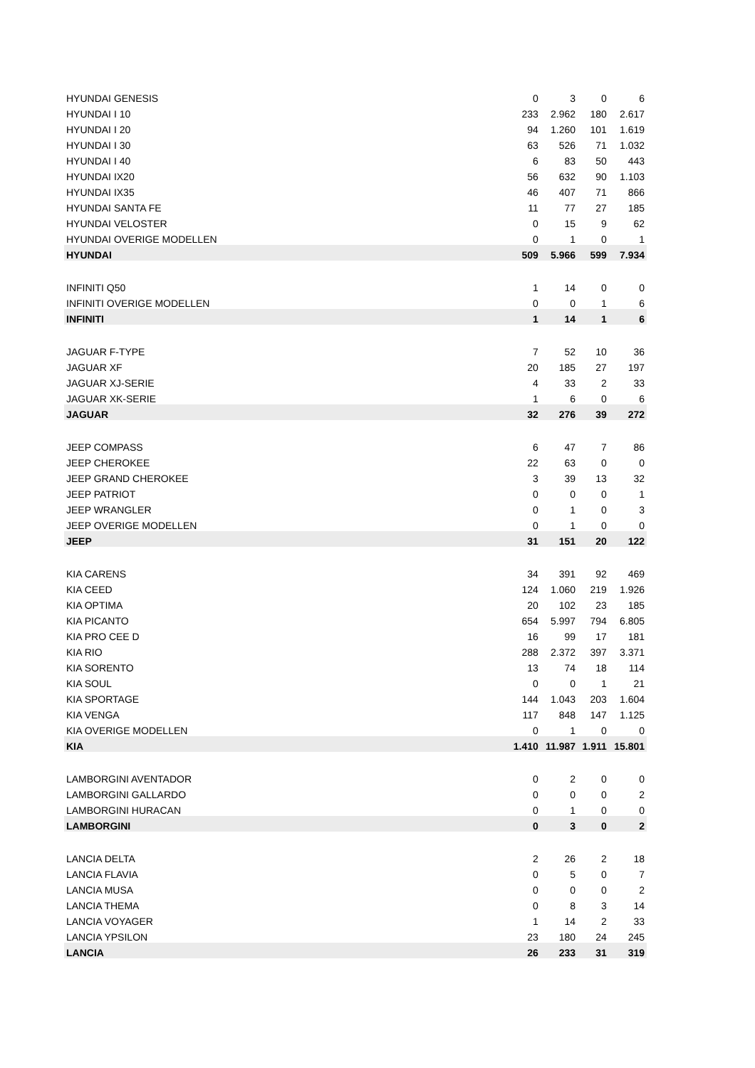| HYUNDAI GENESIS | 0 | 3 | 0 | 6 |
| HYUNDAI I 10 | 233 | 2.962 | 180 | 2.617 |
| HYUNDAI I 20 | 94 | 1.260 | 101 | 1.619 |
| HYUNDAI I 30 | 63 | 526 | 71 | 1.032 |
| HYUNDAI I 40 | 6 | 83 | 50 | 443 |
| HYUNDAI IX20 | 56 | 632 | 90 | 1.103 |
| HYUNDAI IX35 | 46 | 407 | 71 | 866 |
| HYUNDAI SANTA FE | 11 | 77 | 27 | 185 |
| HYUNDAI VELOSTER | 0 | 15 | 9 | 62 |
| HYUNDAI OVERIGE MODELLEN | 0 | 1 | 0 | 1 |
| HYUNDAI | 509 | 5.966 | 599 | 7.934 |
| INFINITI Q50 | 1 | 14 | 0 | 0 |
| INFINITI OVERIGE MODELLEN | 0 | 0 | 1 | 6 |
| INFINITI | 1 | 14 | 1 | 6 |
| JAGUAR F-TYPE | 7 | 52 | 10 | 36 |
| JAGUAR XF | 20 | 185 | 27 | 197 |
| JAGUAR XJ-SERIE | 4 | 33 | 2 | 33 |
| JAGUAR XK-SERIE | 1 | 6 | 0 | 6 |
| JAGUAR | 32 | 276 | 39 | 272 |
| JEEP COMPASS | 6 | 47 | 7 | 86 |
| JEEP CHEROKEE | 22 | 63 | 0 | 0 |
| JEEP GRAND CHEROKEE | 3 | 39 | 13 | 32 |
| JEEP PATRIOT | 0 | 0 | 0 | 1 |
| JEEP WRANGLER | 0 | 1 | 0 | 3 |
| JEEP OVERIGE MODELLEN | 0 | 1 | 0 | 0 |
| JEEP | 31 | 151 | 20 | 122 |
| KIA CARENS | 34 | 391 | 92 | 469 |
| KIA CEED | 124 | 1.060 | 219 | 1.926 |
| KIA OPTIMA | 20 | 102 | 23 | 185 |
| KIA PICANTO | 654 | 5.997 | 794 | 6.805 |
| KIA PRO CEE D | 16 | 99 | 17 | 181 |
| KIA RIO | 288 | 2.372 | 397 | 3.371 |
| KIA SORENTO | 13 | 74 | 18 | 114 |
| KIA SOUL | 0 | 0 | 1 | 21 |
| KIA SPORTAGE | 144 | 1.043 | 203 | 1.604 |
| KIA VENGA | 117 | 848 | 147 | 1.125 |
| KIA OVERIGE MODELLEN | 0 | 1 | 0 | 0 |
| KIA | 1.410 | 11.987 | 1.911 | 15.801 |
| LAMBORGINI AVENTADOR | 0 | 2 | 0 | 0 |
| LAMBORGINI GALLARDO | 0 | 0 | 0 | 2 |
| LAMBORGINI HURACAN | 0 | 1 | 0 | 0 |
| LAMBORGINI | 0 | 3 | 0 | 2 |
| LANCIA DELTA | 2 | 26 | 2 | 18 |
| LANCIA FLAVIA | 0 | 5 | 0 | 7 |
| LANCIA MUSA | 0 | 0 | 0 | 2 |
| LANCIA THEMA | 0 | 8 | 3 | 14 |
| LANCIA VOYAGER | 1 | 14 | 2 | 33 |
| LANCIA YPSILON | 23 | 180 | 24 | 245 |
| LANCIA | 26 | 233 | 31 | 319 |